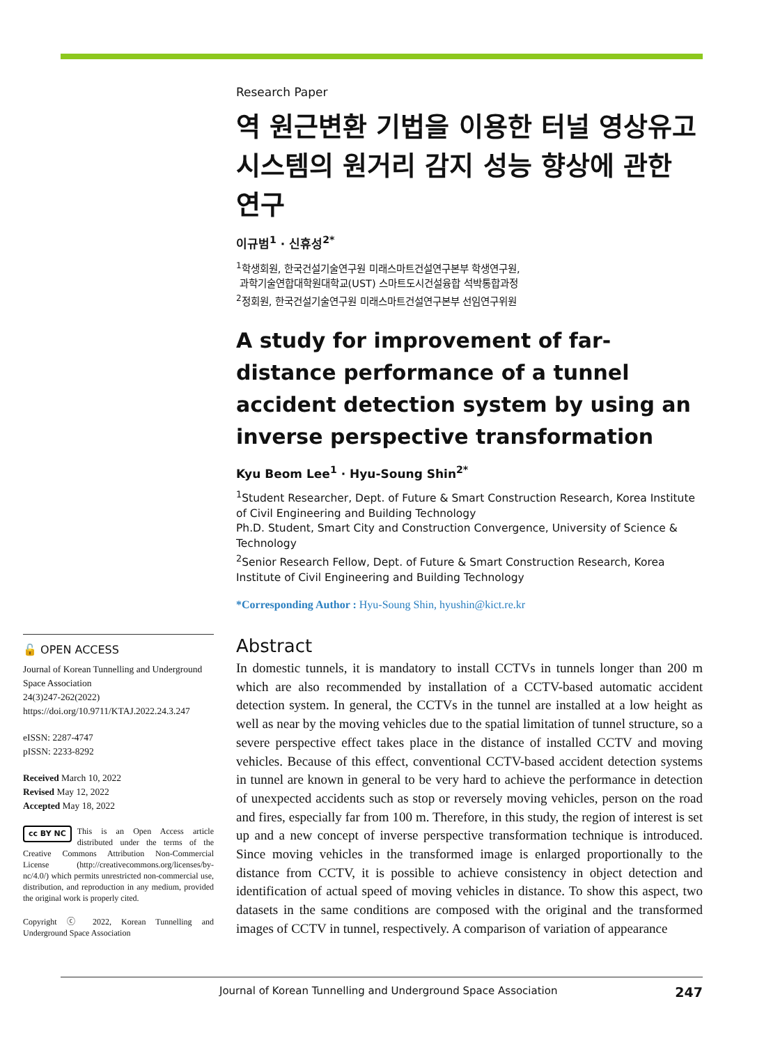Research Paper
역 원근변환 기법을 이용한 터널 영상유고시스템의 원거리 감지 성능 향상에 관한 연구
이규범<sup>1</sup> · 신휴성<sup>2*</sup>
<sup>1</sup> 학생회원, 한국건설기술연구원 미래스마트건설연구본부 학생연구원,
과학기술연합대학원대학교(UST) 스마트도시건설융합 석박통합과정
<sup>2</sup> 정회원, 한국건설기술연구원 미래스마트건설연구본부 선임연구위원
A study for improvement of far-distance performance of a tunnel accident detection system by using an inverse perspective transformation
Kyu Beom Lee<sup>1</sup> · Hyu-Soung Shin<sup>2*</sup>
<sup>1</sup> Student Researcher, Dept. of Future & Smart Construction Research, Korea Institute of Civil Engineering and Building Technology
Ph.D. Student, Smart City and Construction Convergence, University of Science & Technology
<sup>2</sup> Senior Research Fellow, Dept. of Future & Smart Construction Research, Korea Institute of Civil Engineering and Building Technology
*Corresponding Author : Hyu-Soung Shin, hyushin@kict.re.kr
🔓 OPEN ACCESS
Journal of Korean Tunnelling and Underground Space Association
24(3)247-262(2022)
https://doi.org/10.9711/KTAJ.2022.24.3.247
eISSN: 2287-4747
pISSN: 2233-8292
Received March 10, 2022
Revised May 12, 2022
Accepted May 18, 2022
cc BY NC This is an Open Access article distributed under the terms of the Creative Commons Attribution Non-Commercial License (http://creativecommons.org/licenses/by-nc/4.0/) which permits unrestricted non-commercial use, distribution, and reproduction in any medium, provided the original work is properly cited.
Copyright ⓒ 2022, Korean Tunnelling and Underground Space Association
Abstract
In domestic tunnels, it is mandatory to install CCTVs in tunnels longer than 200 m which are also recommended by installation of a CCTV-based automatic accident detection system. In general, the CCTVs in the tunnel are installed at a low height as well as near by the moving vehicles due to the spatial limitation of tunnel structure, so a severe perspective effect takes place in the distance of installed CCTV and moving vehicles. Because of this effect, conventional CCTV-based accident detection systems in tunnel are known in general to be very hard to achieve the performance in detection of unexpected accidents such as stop or reversely moving vehicles, person on the road and fires, especially far from 100 m. Therefore, in this study, the region of interest is set up and a new concept of inverse perspective transformation technique is introduced. Since moving vehicles in the transformed image is enlarged proportionally to the distance from CCTV, it is possible to achieve consistency in object detection and identification of actual speed of moving vehicles in distance. To show this aspect, two datasets in the same conditions are composed with the original and the transformed images of CCTV in tunnel, respectively. A comparison of variation of appearance
Journal of Korean Tunnelling and Underground Space Association 247